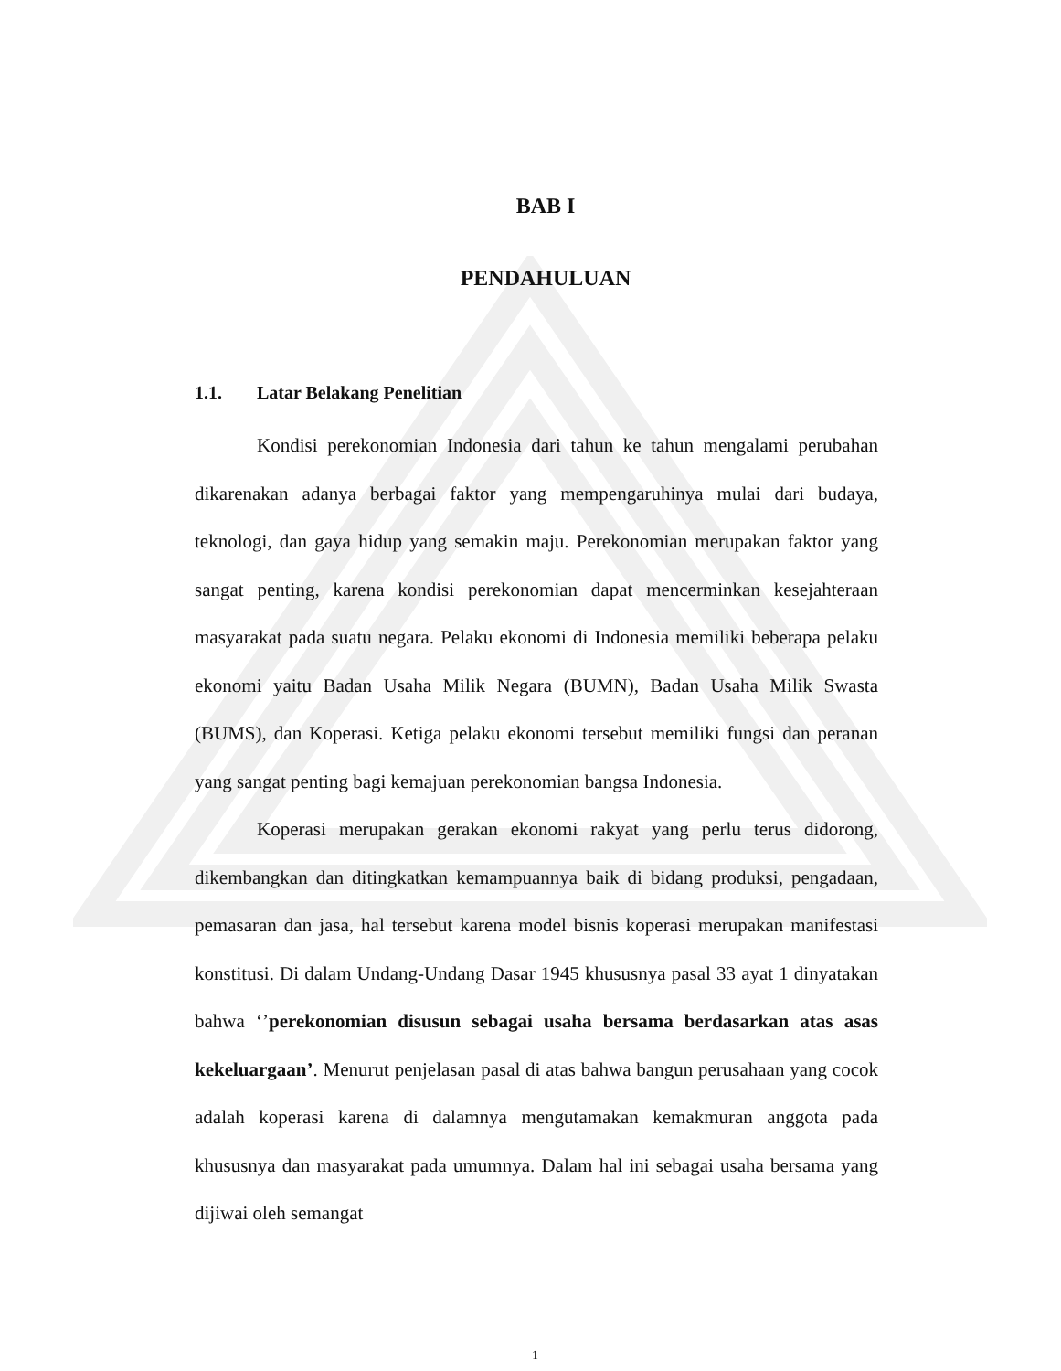BAB I
PENDAHULUAN
1.1. Latar Belakang Penelitian
Kondisi perekonomian Indonesia dari tahun ke tahun mengalami perubahan dikarenakan adanya berbagai faktor yang mempengaruhinya mulai dari budaya, teknologi, dan gaya hidup yang semakin maju. Perekonomian merupakan faktor yang sangat penting, karena kondisi perekonomian dapat mencerminkan kesejahteraan masyarakat pada suatu negara. Pelaku ekonomi di Indonesia memiliki beberapa pelaku ekonomi yaitu Badan Usaha Milik Negara (BUMN), Badan Usaha Milik Swasta (BUMS), dan Koperasi. Ketiga pelaku ekonomi tersebut memiliki fungsi dan peranan yang sangat penting bagi kemajuan perekonomian bangsa Indonesia.
Koperasi merupakan gerakan ekonomi rakyat yang perlu terus didorong, dikembangkan dan ditingkatkan kemampuannya baik di bidang produksi, pengadaan, pemasaran dan jasa, hal tersebut karena model bisnis koperasi merupakan manifestasi konstitusi. Di dalam Undang-Undang Dasar 1945 khususnya pasal 33 ayat 1 dinyatakan bahwa ‘’perekonomian disusun sebagai usaha bersama berdasarkan atas asas kekeluargaan’. Menurut penjelasan pasal di atas bahwa bangun perusahaan yang cocok adalah koperasi karena di dalamnya mengutamakan kemakmuran anggota pada khususnya dan masyarakat pada umumnya. Dalam hal ini sebagai usaha bersama yang dijiwai oleh semangat
1